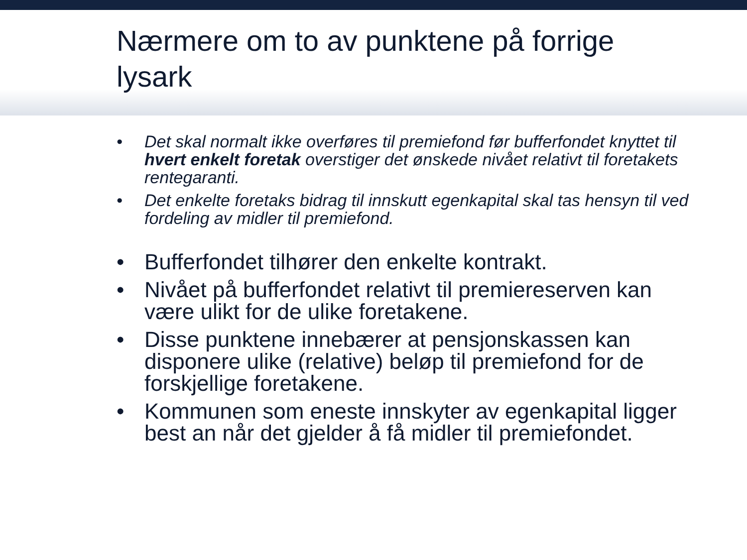Nærmere om to av punktene på forrige lysark
• Det skal normalt ikke overføres til premiefond før bufferfondet knyttet til hvert enkelt foretak overstiger det ønskede nivået relativt til foretakets rentegaranti.
• Det enkelte foretaks bidrag til innskutt egenkapital skal tas hensyn til ved fordeling av midler til premiefond.
• Bufferfondet tilhører den enkelte kontrakt.
• Nivået på bufferfondet relativt til premiereserven kan være ulikt for de ulike foretakene.
• Disse punktene innebærer at pensjonskassen kan disponere ulike (relative) beløp til premiefond for de forskjellige foretakene.
• Kommunen som eneste innskyter av egenkapital ligger best an når det gjelder å få midler til premiefondet.